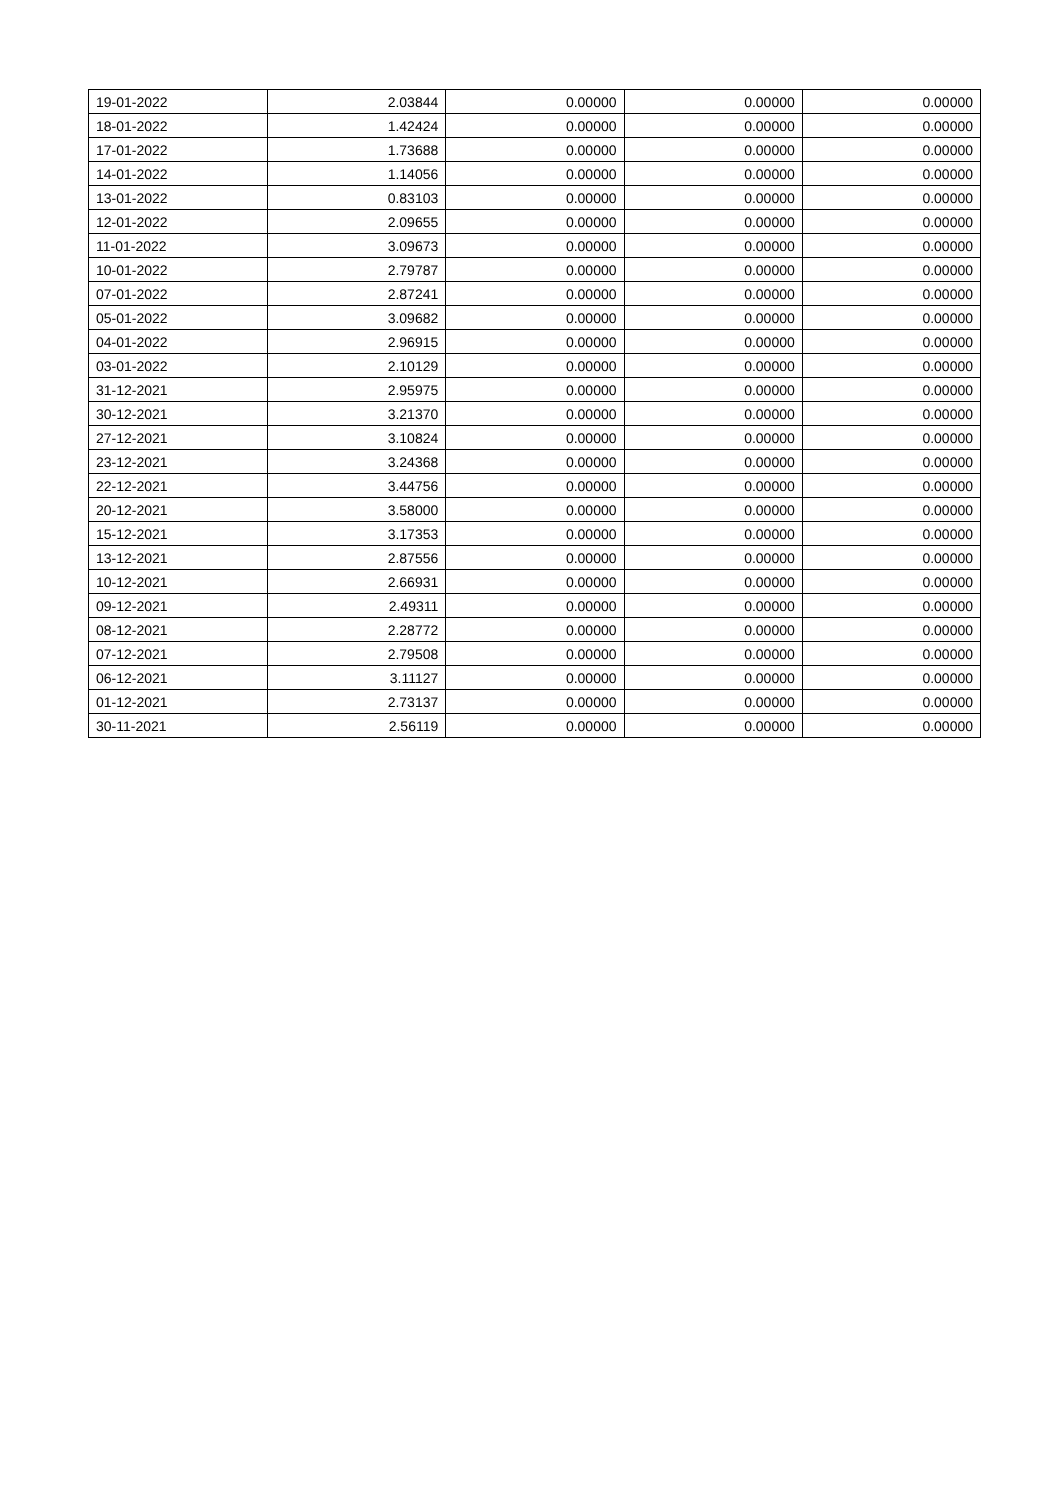| 19-01-2022 | 2.03844 | 0.00000 | 0.00000 | 0.00000 |
| 18-01-2022 | 1.42424 | 0.00000 | 0.00000 | 0.00000 |
| 17-01-2022 | 1.73688 | 0.00000 | 0.00000 | 0.00000 |
| 14-01-2022 | 1.14056 | 0.00000 | 0.00000 | 0.00000 |
| 13-01-2022 | 0.83103 | 0.00000 | 0.00000 | 0.00000 |
| 12-01-2022 | 2.09655 | 0.00000 | 0.00000 | 0.00000 |
| 11-01-2022 | 3.09673 | 0.00000 | 0.00000 | 0.00000 |
| 10-01-2022 | 2.79787 | 0.00000 | 0.00000 | 0.00000 |
| 07-01-2022 | 2.87241 | 0.00000 | 0.00000 | 0.00000 |
| 05-01-2022 | 3.09682 | 0.00000 | 0.00000 | 0.00000 |
| 04-01-2022 | 2.96915 | 0.00000 | 0.00000 | 0.00000 |
| 03-01-2022 | 2.10129 | 0.00000 | 0.00000 | 0.00000 |
| 31-12-2021 | 2.95975 | 0.00000 | 0.00000 | 0.00000 |
| 30-12-2021 | 3.21370 | 0.00000 | 0.00000 | 0.00000 |
| 27-12-2021 | 3.10824 | 0.00000 | 0.00000 | 0.00000 |
| 23-12-2021 | 3.24368 | 0.00000 | 0.00000 | 0.00000 |
| 22-12-2021 | 3.44756 | 0.00000 | 0.00000 | 0.00000 |
| 20-12-2021 | 3.58000 | 0.00000 | 0.00000 | 0.00000 |
| 15-12-2021 | 3.17353 | 0.00000 | 0.00000 | 0.00000 |
| 13-12-2021 | 2.87556 | 0.00000 | 0.00000 | 0.00000 |
| 10-12-2021 | 2.66931 | 0.00000 | 0.00000 | 0.00000 |
| 09-12-2021 | 2.49311 | 0.00000 | 0.00000 | 0.00000 |
| 08-12-2021 | 2.28772 | 0.00000 | 0.00000 | 0.00000 |
| 07-12-2021 | 2.79508 | 0.00000 | 0.00000 | 0.00000 |
| 06-12-2021 | 3.11127 | 0.00000 | 0.00000 | 0.00000 |
| 01-12-2021 | 2.73137 | 0.00000 | 0.00000 | 0.00000 |
| 30-11-2021 | 2.56119 | 0.00000 | 0.00000 | 0.00000 |